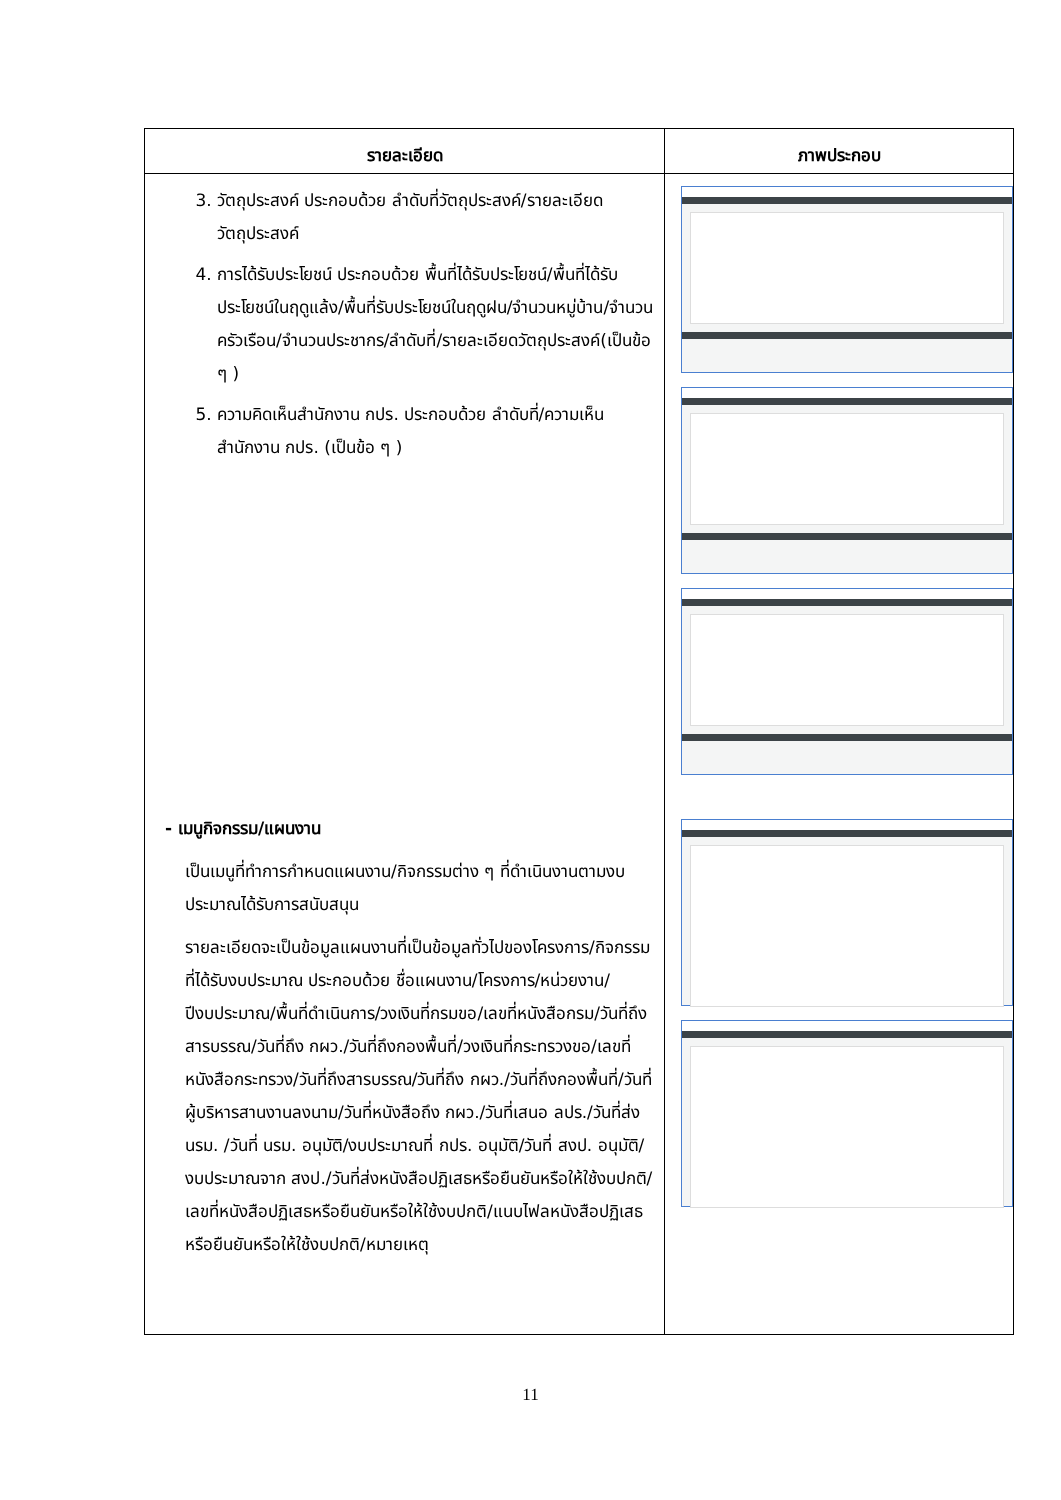| รายละเอียด | ภาพประกอบ |
| --- | --- |
| 3. วัตถุประสงค์ ประกอบด้วย ลำดับที่วัตถุประสงค์/รายละเอียดวัตถุประสงค์ 4. การได้รับประโยชน์ ประกอบด้วย พื้นที่ได้รับประโยชน์/พื้นที่ได้รับประโยชน์ในฤดูแล้ง/พื้นที่รับประโยชน์ในฤดูฝน/จำนวนหมู่บ้าน/จำนวนครัวเรือน/จำนวนประชากร/ลำดับที่/รายละเอียดวัตถุประสงค์(เป็นข้อ ๆ ) 5. ความคิดเห็นสำนักงาน กปร. ประกอบด้วย ลำดับที่/ความเห็นสำนักงาน กปร. (เป็นข้อ ๆ ) - เมนูกิจกรรม/แผนงาน เป็นเมนูที่ทำการกำหนดแผนงาน/กิจกรรมต่าง ๆ ที่ดำเนินงานตามงบประมาณได้รับการสนับสนุน รายละเอียดจะเป็นข้อมูลแผนงานที่เป็นข้อมูลทั่วไปของโครงการ/กิจกรรมที่ได้รับงบประมาณ ประกอบด้วย ชื่อแผนงาน/โครงการ/หน่วยงาน/ปีงบประมาณ/พื้นที่ดำเนินการ/วงเงินที่กรมขอ/เลขที่หนังสือกรม/วันที่ถึงสารบรรณ/วันที่ถึง กผว./วันที่ถึงกองพื้นที่/วงเงินที่กระทรวงขอ/เลขที่หนังสือกระทรวง/วันที่ถึงสารบรรณ/วันที่ถึง กผว./วันที่ถึงกองพื้นที่/วันที่ผู้บริหารสานงานลงนาม/วันที่หนังสือถึง กผว./วันที่เสนอ ลปร./วันที่ส่ง นรม. /วันที่ นรม. อนุมัติ/งบประมาณที่ กปร. อนุมัติ/วันที่ สงป. อนุมัติ/งบประมาณจาก สงป./วันที่ส่งหนังสือปฏิเสธหรือยืนยันหรือให้ใช้งบปกติ/เลขที่หนังสือปฏิเสธหรือยืนยันหรือให้ใช้งบปกติ/แนบไฟลหนังสือปฏิเสธหรือยืนยันหรือให้ใช้งบปกติ/หมายเหตุ | |
11